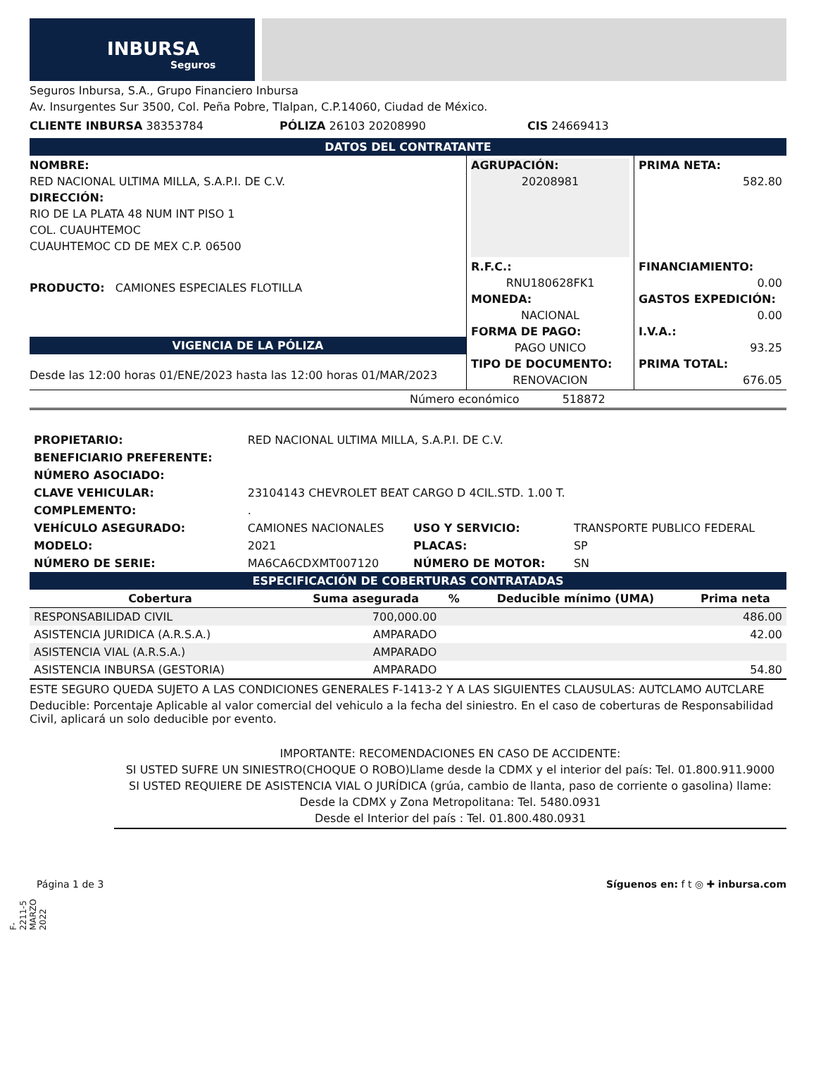INBURSA
Seguros
Seguros Inbursa, S.A., Grupo Financiero Inbursa
Av. Insurgentes Sur 3500, Col. Peña Pobre, Tlalpan, C.P.14060, Ciudad de México.
CLIENTE INBURSA 38353784 PÓLIZA 26103 20208990 CIS 24669413
DATOS DEL CONTRATANTE
NOMBRE:
RED NACIONAL ULTIMA MILLA, S.A.P.I. DE C.V.
DIRECCIÓN:
RIO DE LA PLATA 48 NUM INT PISO 1
COL. CUAUHTEMOC
CUAUHTEMOC CD DE MEX C.P. 06500
PRODUCTO: CAMIONES ESPECIALES FLOTILLA
VIGENCIA DE LA PÓLIZA
Desde las 12:00 horas 01/ENE/2023 hasta las 12:00 horas 01/MAR/2023
AGRUPACIÓN:
20208981
R.F.C.:
RNU180628FK1
MONEDA:
NACIONAL
FORMA DE PAGO:
PAGO UNICO
TIPO DE DOCUMENTO:
RENOVACION
PRIMA NETA:
582.80
FINANCIAMIENTO:
0.00
GASTOS EXPEDICIÓN:
0.00
I.V.A.:
93.25
PRIMA TOTAL:
676.05
Número económico 518872
| PROPIETARIO: | RED NACIONAL ULTIMA MILLA, S.A.P.I. DE C.V. | | |
| BENEFICIARIO PREFERENTE: | | | |
| NÚMERO ASOCIADO: | | | |
| CLAVE VEHICULAR: | 23104143 CHEVROLET BEAT CARGO D 4CIL.STD. 1.00 T. | | |
| COMPLEMENTO: | . | | |
| VEHÍCULO ASEGURADO: | CAMIONES NACIONALES | USO Y SERVICIO: | TRANSPORTE PUBLICO FEDERAL |
| MODELO: | 2021 | PLACAS: | SP |
| NÚMERO DE SERIE: | MA6CA6CDXMT007120 | NÚMERO DE MOTOR: | SN |
ESPECIFICACIÓN DE COBERTURAS CONTRATADAS
| Cobertura | Suma asegurada | % | Deducible mínimo (UMA) | Prima neta |
| --- | --- | --- | --- | --- |
| RESPONSABILIDAD CIVIL | 700,000.00 | | | 486.00 |
| ASISTENCIA JURIDICA (A.R.S.A.) | AMPARADO | | | 42.00 |
| ASISTENCIA VIAL (A.R.S.A.) | AMPARADO | | | |
| ASISTENCIA INBURSA (GESTORIA) | AMPARADO | | | 54.80 |
ESTE SEGURO QUEDA SUJETO A LAS CONDICIONES GENERALES F-1413-2 Y A LAS SIGUIENTES CLAUSULAS: AUTCLAMO AUTCLARE
Deducible: Porcentaje Aplicable al valor comercial del vehiculo a la fecha del siniestro. En el caso de coberturas de Responsabilidad Civil, aplicará un solo deducible por evento.
IMPORTANTE: RECOMENDACIONES EN CASO DE ACCIDENTE:
SI USTED SUFRE UN SINIESTRO(CHOQUE O ROBO)Llame desde la CDMX y el interior del país: Tel. 01.800.911.9000
SI USTED REQUIERE DE ASISTENCIA VIAL O JURÍDICA (grúa, cambio de llanta, paso de corriente o gasolina) llame:
Desde la CDMX y Zona Metropolitana: Tel. 5480.0931
Desde el Interior del país : Tel. 01.800.480.0931
F-2211-5 MARZO 2022
Página 1 de 3 Síguenos en: f t ◎ ✚ inbursa.com